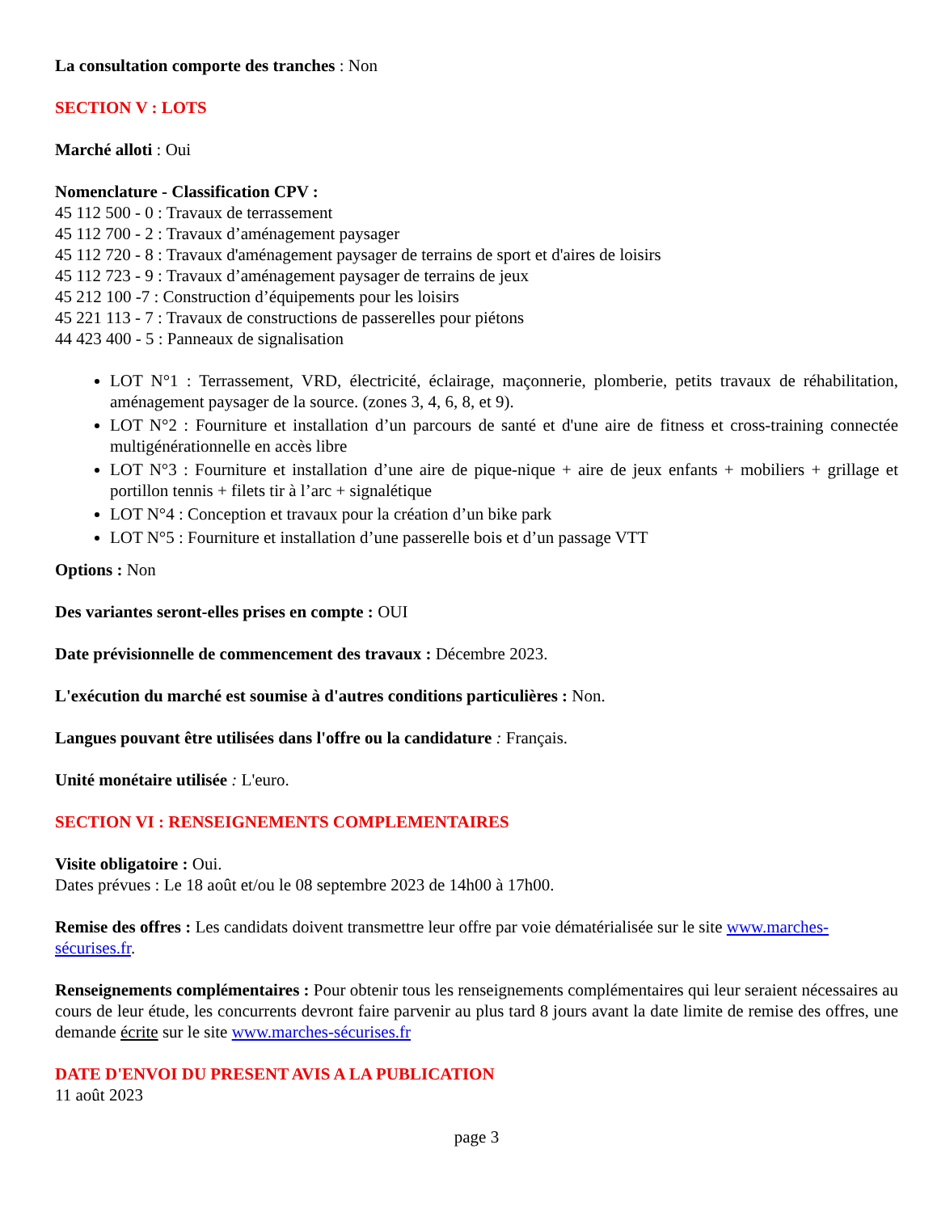La consultation comporte des tranches : Non
SECTION V : LOTS
Marché alloti : Oui
Nomenclature - Classification CPV :
45 112 500 - 0 : Travaux de terrassement
45 112 700 - 2 : Travaux d’aménagement paysager
45 112 720 - 8 : Travaux d'aménagement paysager de terrains de sport et d'aires de loisirs
45 112 723 - 9 : Travaux d’aménagement paysager de terrains de jeux
45 212 100 -7 : Construction d’équipements pour les loisirs
45 221 113 - 7 : Travaux de constructions de passerelles pour piétons
44 423 400 - 5 : Panneaux de signalisation
LOT N°1 : Terrassement, VRD, électricité, éclairage, maçonnerie, plomberie, petits travaux de réhabilitation, aménagement paysager de la source. (zones 3, 4, 6, 8, et 9).
LOT N°2 : Fourniture et installation d’un parcours de santé et d'une aire de fitness et cross-training connectée multigénérationnelle en accès libre
LOT N°3 : Fourniture et installation d’une aire de pique-nique + aire de jeux enfants + mobiliers + grillage et portillon tennis + filets tir à l’arc + signalétique
LOT N°4 : Conception et travaux pour la création d’un bike park
LOT N°5 : Fourniture et installation d’une passerelle bois et d’un passage VTT
Options : Non
Des variantes seront-elles prises en compte : OUI
Date prévisionnelle de commencement des travaux : Décembre 2023.
L'exécution du marché est soumise à d'autres conditions particulières : Non.
Langues pouvant être utilisées dans l'offre ou la candidature : Français.
Unité monétaire utilisée : L'euro.
SECTION VI : RENSEIGNEMENTS COMPLEMENTAIRES
Visite obligatoire : Oui.
Dates prévues : Le 18 août et/ou le 08 septembre 2023 de 14h00 à 17h00.
Remise des offres : Les candidats doivent transmettre leur offre par voie dématérialisée sur le site www.marches-sécurises.fr.
Renseignements complémentaires : Pour obtenir tous les renseignements complémentaires qui leur seraient nécessaires au cours de leur étude, les concurrents devront faire parvenir au plus tard 8 jours avant la date limite de remise des offres, une demande écrite sur le site www.marches-sécurises.fr
DATE D'ENVOI DU PRESENT AVIS A LA PUBLICATION
11 août 2023
page 3